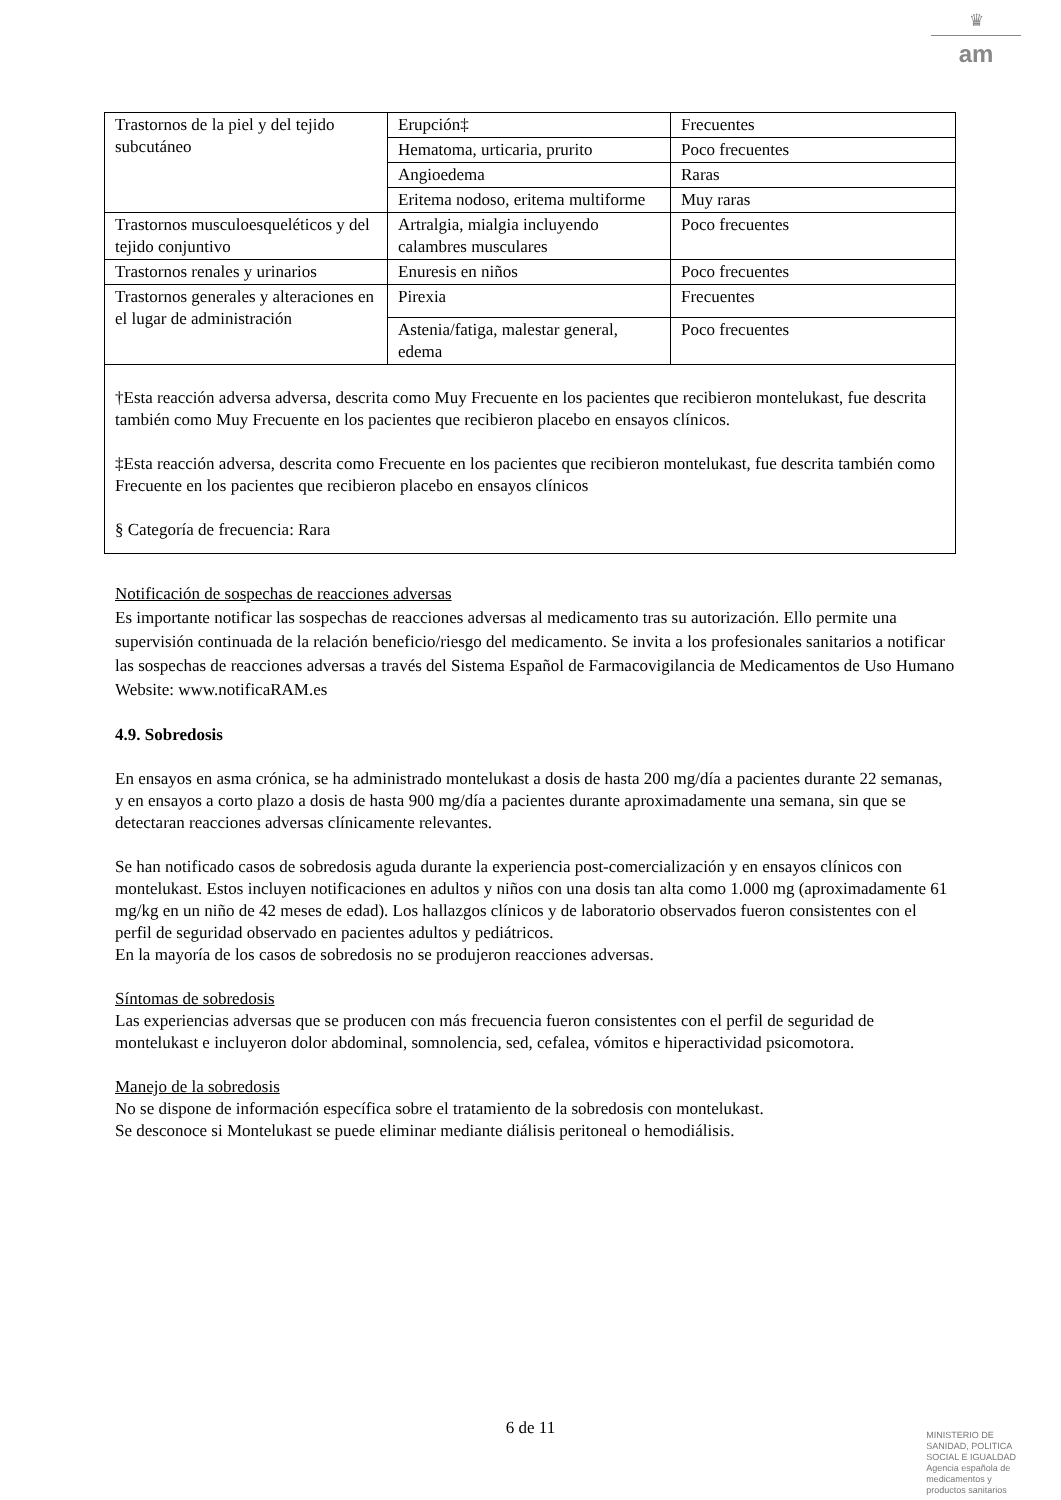♛
am
| Trastornos de la piel y del tejido subcutáneo | Erupción‡ | Frecuentes |
| | Hematoma, urticaria, prurito | Poco frecuentes |
| | Angioedema | Raras |
| | Eritema nodoso, eritema multiforme | Muy raras |
| Trastornos musculoesqueléticos y del tejido conjuntivo | Artralgia, mialgia incluyendo calambres musculares | Poco frecuentes |
| Trastornos renales y urinarios | Enuresis en niños | Poco frecuentes |
| Trastornos generales y alteraciones en el lugar de administración | Pirexia | Frecuentes |
| | Astenia/fatiga, malestar general, edema | Poco frecuentes |
| †Esta reacción adversa adversa, descrita como Muy Frecuente en los pacientes que recibieron montelukast, fue descrita también como Muy Frecuente en los pacientes que recibieron placebo en ensayos clínicos. ‡Esta reacción adversa, descrita como Frecuente en los pacientes que recibieron montelukast, fue descrita también como Frecuente en los pacientes que recibieron placebo en ensayos clínicos § Categoría de frecuencia: Rara | | |
Notificación de sospechas de reacciones adversas
Es importante notificar las sospechas de reacciones adversas al medicamento tras su autorización. Ello permite una supervisión continuada de la relación beneficio/riesgo del medicamento. Se invita a los profesionales sanitarios a notificar las sospechas de reacciones adversas a través del Sistema Español de Farmacovigilancia de Medicamentos de Uso Humano Website: www.notificaRAM.es
4.9. Sobredosis
En ensayos en asma crónica, se ha administrado montelukast a dosis de hasta 200 mg/día a pacientes durante 22 semanas, y en ensayos a corto plazo a dosis de hasta 900 mg/día a pacientes durante aproximadamente una semana, sin que se detectaran reacciones adversas clínicamente relevantes.
Se han notificado casos de sobredosis aguda durante la experiencia post-comercialización y en ensayos clínicos con montelukast. Estos incluyen notificaciones en adultos y niños con una dosis tan alta como 1.000 mg (aproximadamente 61 mg/kg en un niño de 42 meses de edad). Los hallazgos clínicos y de laboratorio observados fueron consistentes con el perfil de seguridad observado en pacientes adultos y pediátricos.
En la mayoría de los casos de sobredosis no se produjeron reacciones adversas.
Síntomas de sobredosis
Las experiencias adversas que se producen con más frecuencia fueron consistentes con el perfil de seguridad de montelukast e incluyeron dolor abdominal, somnolencia, sed, cefalea, vómitos e hiperactividad psicomotora.
Manejo de la sobredosis
No se dispone de información específica sobre el tratamiento de la sobredosis con montelukast.
Se desconoce si Montelukast se puede eliminar mediante diálisis peritoneal o hemodiálisis.
6 de 11
MINISTERIO DE
SANIDAD, POLITICA
SOCIAL E IGUALDAD
Agencia española de
medicamentos y
productos sanitarios